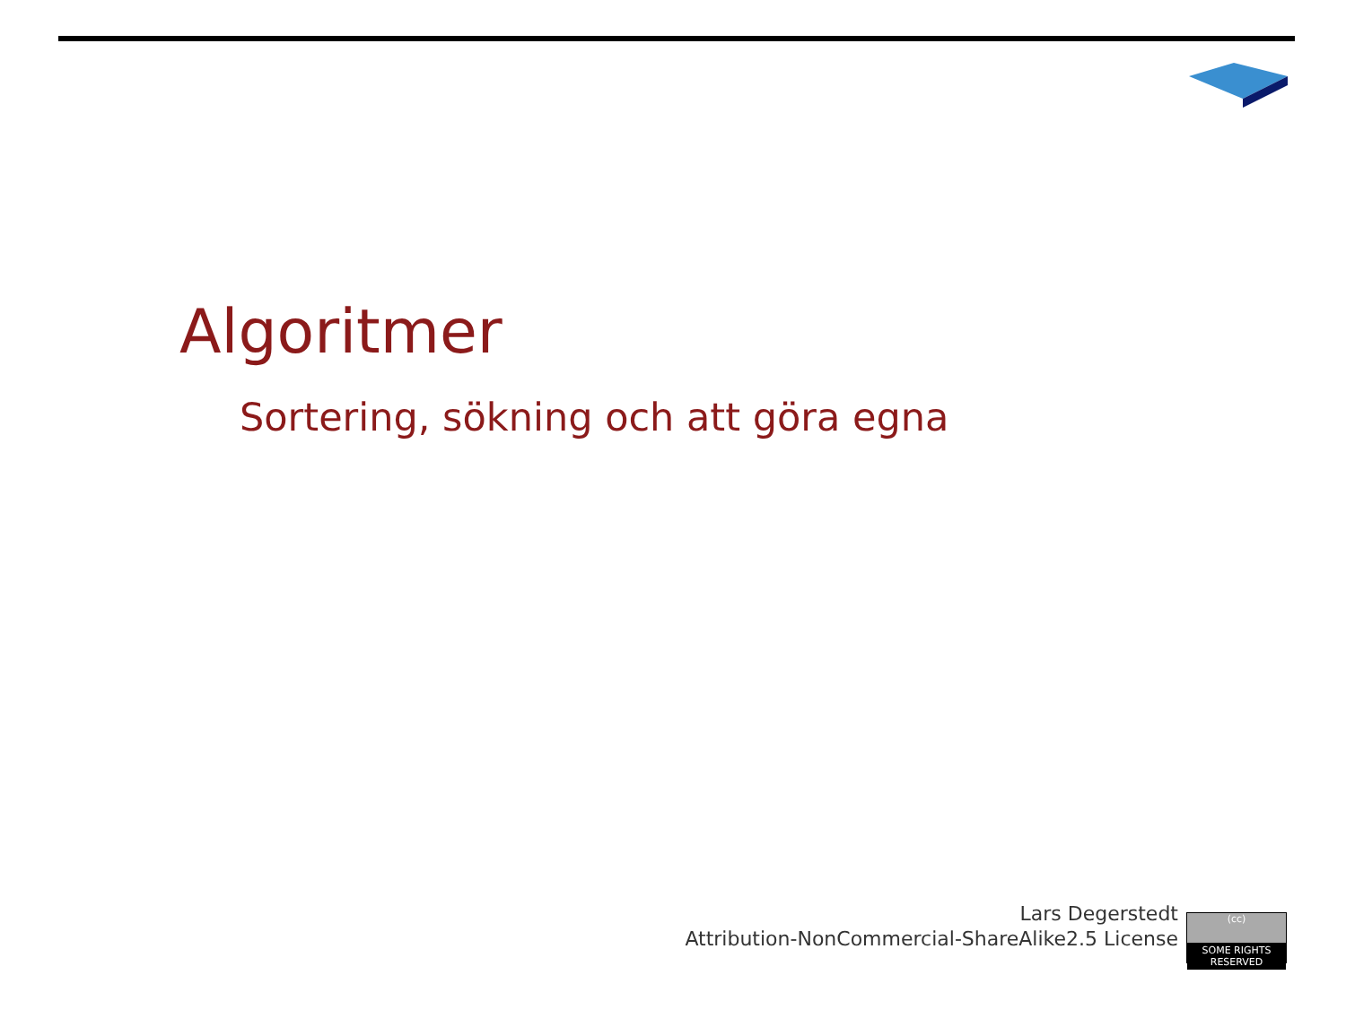Algoritmer
Sortering, sökning och att göra egna
Lars Degerstedt
Attribution-NonCommercial-ShareAlike2.5 License
(cc)
SOME RIGHTS RESERVED